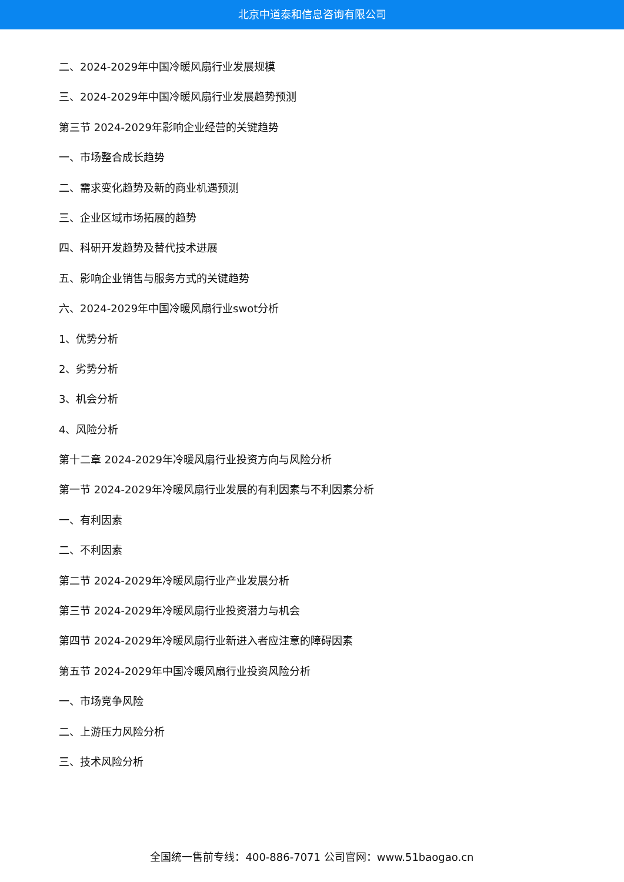北京中道泰和信息咨询有限公司
二、2024-2029年中国冷暖风扇行业发展规模
三、2024-2029年中国冷暖风扇行业发展趋势预测
第三节 2024-2029年影响企业经营的关键趋势
一、市场整合成长趋势
二、需求变化趋势及新的商业机遇预测
三、企业区域市场拓展的趋势
四、科研开发趋势及替代技术进展
五、影响企业销售与服务方式的关键趋势
六、2024-2029年中国冷暖风扇行业swot分析
1、优势分析
2、劣势分析
3、机会分析
4、风险分析
第十二章 2024-2029年冷暖风扇行业投资方向与风险分析
第一节 2024-2029年冷暖风扇行业发展的有利因素与不利因素分析
一、有利因素
二、不利因素
第二节 2024-2029年冷暖风扇行业产业发展分析
第三节 2024-2029年冷暖风扇行业投资潜力与机会
第四节 2024-2029年冷暖风扇行业新进入者应注意的障碍因素
第五节 2024-2029年中国冷暖风扇行业投资风险分析
一、市场竞争风险
二、上游压力风险分析
三、技术风险分析
全国统一售前专线：400-886-7071 公司官网：www.51baogao.cn